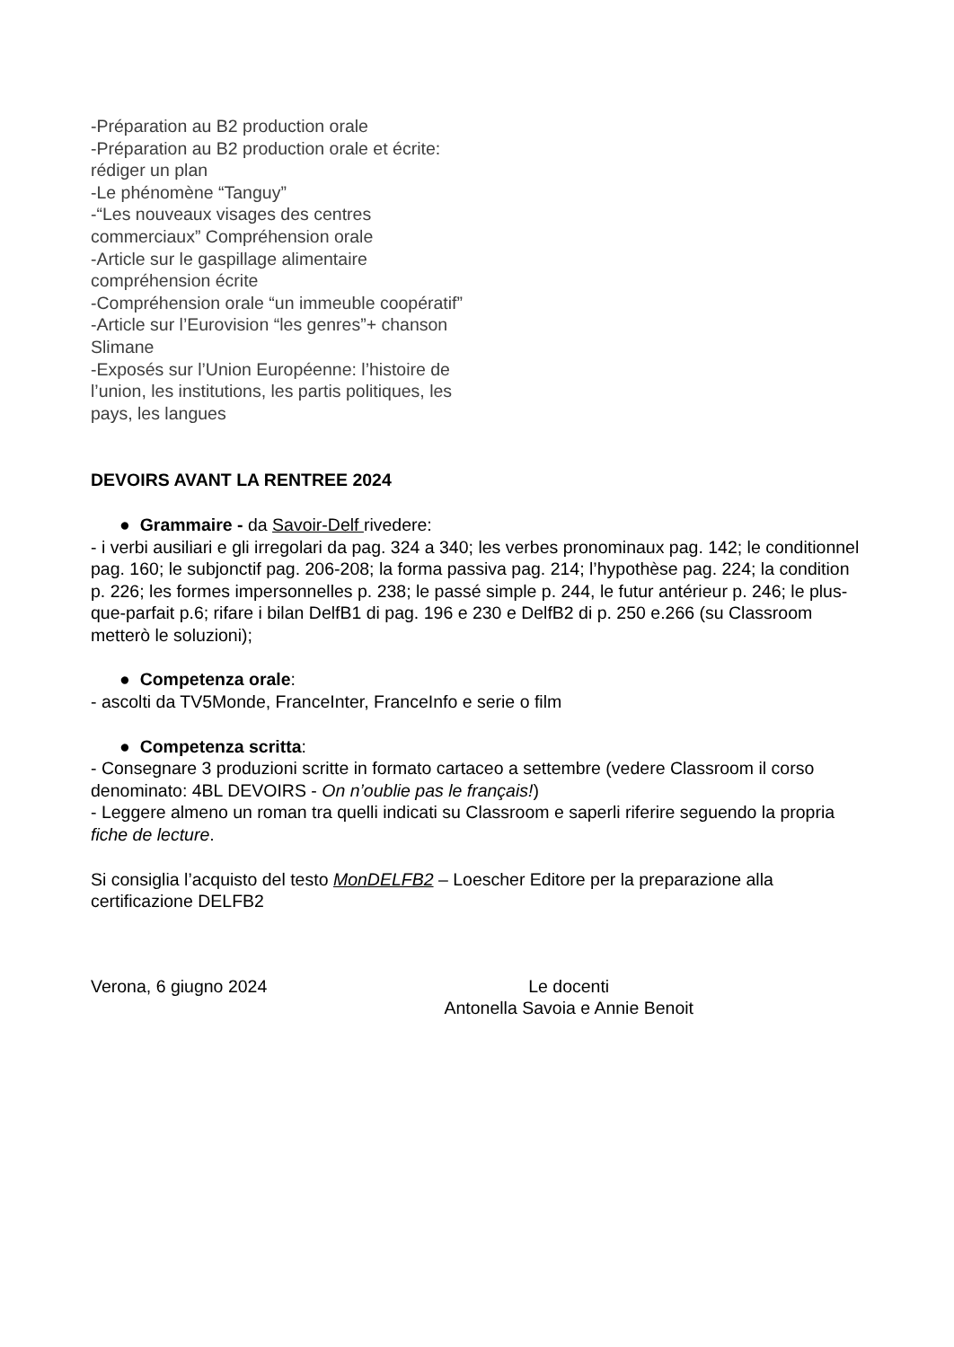-Préparation au B2 production orale
-Préparation au B2 production orale et écrite: rédiger un plan
-Le phénomène “Tanguy”
-“Les nouveaux visages des centres commerciaux” Compréhension orale
-Article sur le gaspillage alimentaire compréhension écrite
-Compréhension orale “un immeuble coopératif”
-Article sur l’Eurovision “les genres”+ chanson Slimane
-Exposés sur l’Union Européenne: l’histoire de l’union, les institutions, les partis politiques, les pays, les langues
DEVOIRS AVANT LA RENTREE 2024
● Grammaire - da Savoir-Delf rivedere:
- i verbi ausiliari e gli irregolari da pag. 324 a 340; les verbes pronominaux pag. 142; le conditionnel pag. 160; le subjonctif pag. 206-208; la forma passiva pag. 214; l’hypothèse pag. 224; la condition p. 226; les formes impersonnelles p. 238; le passé simple p. 244, le futur antérieur p. 246; le plus-que-parfait p.6; rifare i bilan DelfB1 di pag. 196 e 230 e DelfB2 di p. 250 e.266 (su Classroom metterò le soluzioni);
● Competenza orale:
- ascolti da TV5Monde, FranceInter, FranceInfo e serie o film
● Competenza scritta:
- Consegnare 3 produzioni scritte in formato cartaceo a settembre (vedere Classroom il corso denominato: 4BL DEVOIRS - On n’oublie pas le français!)
- Leggere almeno un roman tra quelli indicati su Classroom e saperli riferire seguendo la propria fiche de lecture.
Si consiglia l’acquisto del testo MonDELFB2 – Loescher Editore per la preparazione alla certificazione DELFB2
Verona, 6 giugno 2024 Le docenti
Antonella Savoia e Annie Benoit